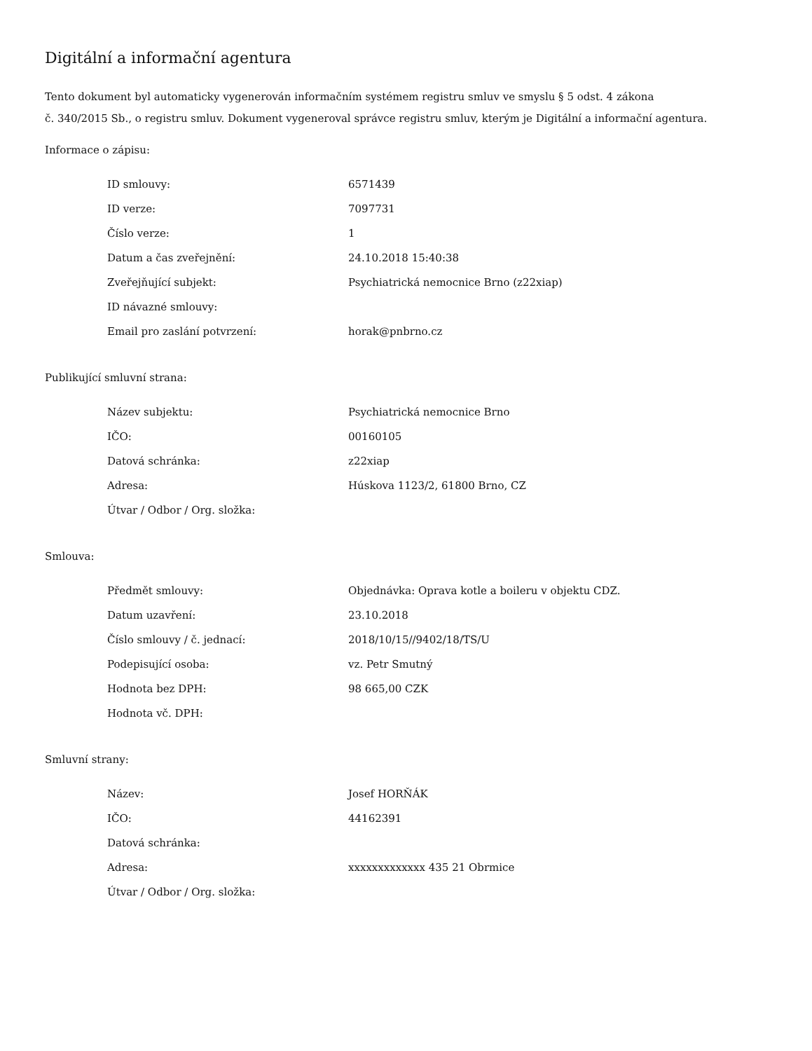Digitální a informační agentura
Tento dokument byl automaticky vygenerován informačním systémem registru smluv ve smyslu § 5 odst. 4 zákona
č. 340/2015 Sb., o registru smluv. Dokument vygeneroval správce registru smluv, kterým je Digitální a informační agentura.
Informace o zápisu:
| ID smlouvy: | 6571439 |
| ID verze: | 7097731 |
| Číslo verze: | 1 |
| Datum a čas zveřejnění: | 24.10.2018 15:40:38 |
| Zveřejňující subjekt: | Psychiatrická nemocnice Brno (z22xiap) |
| ID návazné smlouvy: | |
| Email pro zaslání potvrzení: | horak@pnbrno.cz |
Publikující smluvní strana:
| Název subjektu: | Psychiatrická nemocnice Brno |
| IČO: | 00160105 |
| Datová schránka: | z22xiap |
| Adresa: | Húskova 1123/2, 61800 Brno, CZ |
| Útvar / Odbor / Org. složka: | |
Smlouva:
| Předmět smlouvy: | Objednávka: Oprava kotle a boileru v objektu CDZ. |
| Datum uzavření: | 23.10.2018 |
| Číslo smlouvy / č. jednací: | 2018/10/15//9402/18/TS/U |
| Podepisující osoba: | vz. Petr Smutný |
| Hodnota bez DPH: | 98 665,00 CZK |
| Hodnota vč. DPH: | |
Smluvní strany:
| Název: | Josef HORŇÁK |
| IČO: | 44162391 |
| Datová schránka: | |
| Adresa: | xxxxxxxxxxxxx 435 21 Obrmice |
| Útvar / Odbor / Org. složka: | |